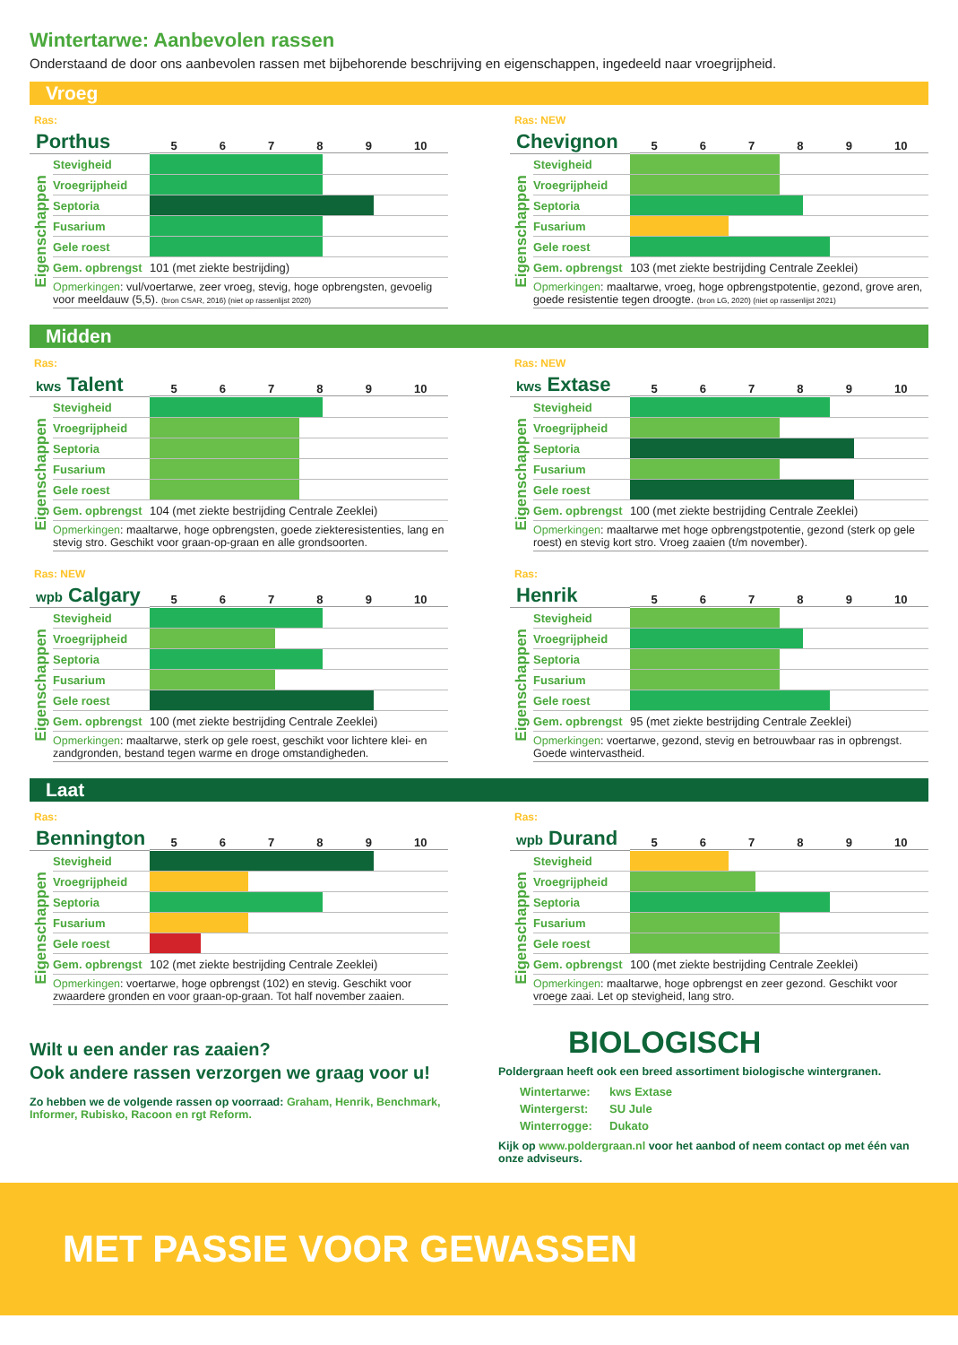Wintertarwe: Aanbevolen rassen
Onderstaand de door ons aanbevolen rassen met bijbehorende beschrijving en eigenschappen, ingedeeld naar vroegrijpheid.
Vroeg
Ras:
| Porthus | | 5 6 7 8 9 10 |
| Eigenschappen | Stevigheid | |
| | Vroegrijpheid | |
| | Septoria | |
| | Fusarium | |
| | Gele roest | |
| | Gem. opbrengst | 101 (met ziekte bestrijding) |
| | Opmerkingen : vul/voertarwe, zeer vroeg, stevig, hoge opbrengsten, gevoelig voor meeldauw (5,5). (bron CSAR, 2016) (niet op rassenlijst 2020) | |
Ras: NEW
| Chevignon | | 5 6 7 8 9 10 |
| Eigenschappen | Stevigheid | |
| | Vroegrijpheid | |
| | Septoria | |
| | Fusarium | |
| | Gele roest | |
| | Gem. opbrengst | 103 (met ziekte bestrijding Centrale Zeeklei) |
| | Opmerkingen : maaltarwe, vroeg, hoge opbrengstpotentie, gezond, grove aren, goede resistentie tegen droogte. (bron LG, 2020) (niet op rassenlijst 2021) | |
Midden
Ras:
| kws Talent | | 5 6 7 8 9 10 |
| Eigenschappen | Stevigheid | |
| | Vroegrijpheid | |
| | Septoria | |
| | Fusarium | |
| | Gele roest | |
| | Gem. opbrengst | 104 (met ziekte bestrijding Centrale Zeeklei) |
| | Opmerkingen : maaltarwe, hoge opbrengsten, goede ziekteresistenties, lang en stevig stro. Geschikt voor graan-op-graan en alle grondsoorten. | |
Ras: NEW
| kws Extase | | 5 6 7 8 9 10 |
| Eigenschappen | Stevigheid | |
| | Vroegrijpheid | |
| | Septoria | |
| | Fusarium | |
| | Gele roest | |
| | Gem. opbrengst | 100 (met ziekte bestrijding Centrale Zeeklei) |
| | Opmerkingen : maaltarwe met hoge opbrengstpotentie, gezond (sterk op gele roest) en stevig kort stro. Vroeg zaaien (t/m november). | |
Ras: NEW
| wpb Calgary | | 5 6 7 8 9 10 |
| Eigenschappen | Stevigheid | |
| | Vroegrijpheid | |
| | Septoria | |
| | Fusarium | |
| | Gele roest | |
| | Gem. opbrengst | 100 (met ziekte bestrijding Centrale Zeeklei) |
| | Opmerkingen : maaltarwe, sterk op gele roest, geschikt voor lichtere klei- en zandgronden, bestand tegen warme en droge omstandigheden. | |
Ras:
| Henrik | | 5 6 7 8 9 10 |
| Eigenschappen | Stevigheid | |
| | Vroegrijpheid | |
| | Septoria | |
| | Fusarium | |
| | Gele roest | |
| | Gem. opbrengst | 95 (met ziekte bestrijding Centrale Zeeklei) |
| | Opmerkingen : voertarwe, gezond, stevig en betrouwbaar ras in opbrengst. Goede wintervastheid. | |
Laat
Ras:
| Bennington | | 5 6 7 8 9 10 |
| Eigenschappen | Stevigheid | |
| | Vroegrijpheid | |
| | Septoria | |
| | Fusarium | |
| | Gele roest | |
| | Gem. opbrengst | 102 (met ziekte bestrijding Centrale Zeeklei) |
| | Opmerkingen : voertarwe, hoge opbrengst (102) en stevig. Geschikt voor zwaardere gronden en voor graan-op-graan. Tot half november zaaien. | |
Ras:
| wpb Durand | | 5 6 7 8 9 10 |
| Eigenschappen | Stevigheid | |
| | Vroegrijpheid | |
| | Septoria | |
| | Fusarium | |
| | Gele roest | |
| | Gem. opbrengst | 100 (met ziekte bestrijding Centrale Zeeklei) |
| | Opmerkingen : maaltarwe, hoge opbrengst en zeer gezond. Geschikt voor vroege zaai. Let op stevigheid, lang stro. | |
Wilt u een ander ras zaaien?
Ook andere rassen verzorgen we graag voor u!
Zo hebben we de volgende rassen op voorraad: Graham, Henrik, Benchmark, Informer, Rubisko, Racoon en rgt Reform.
BIOLOGISCH
Poldergraan heeft ook een breed assortiment biologische wintergranen.
| Wintertarwe: | kws Extase |
| Wintergerst: | SU Jule |
| Winterrogge: | Dukato |
Kijk op www.poldergraan.nl voor het aanbod of neem contact op met één van onze adviseurs.
MET PASSIE VOOR GEWASSEN